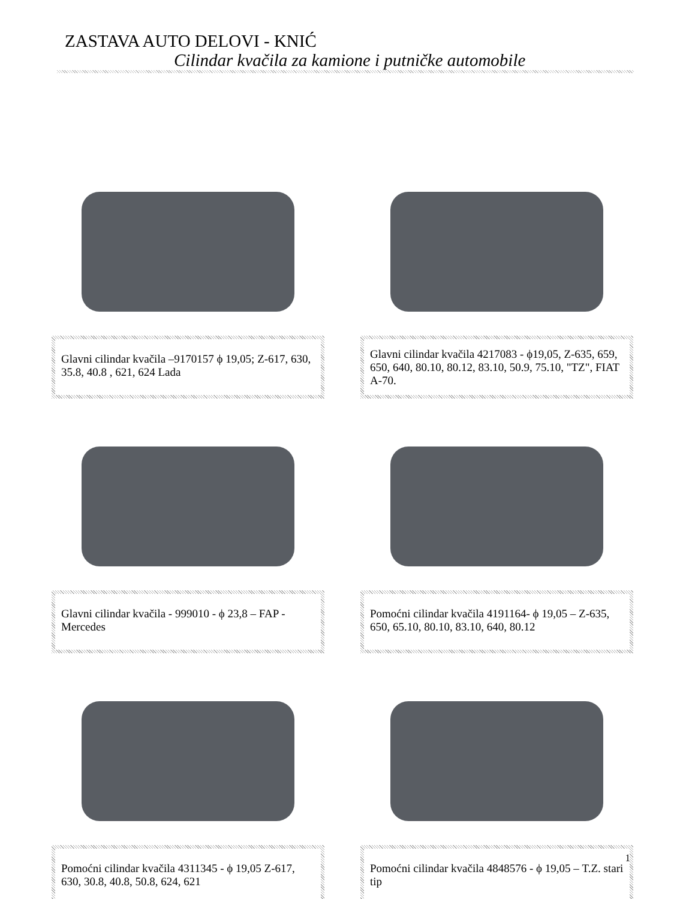ZASTAVA AUTO DELOVI - KNIĆ
Cilindar kvačila za kamione i putničke automobile
Glavni cilindar kvačila –9170157 ϕ 19,05; Z-617, 630, 35.8, 40.8 , 621, 624 Lada
Glavni cilindar kvačila 4217083 - ϕ19,05, Z-635, 659, 650, 640, 80.10, 80.12, 83.10, 50.9, 75.10, "TZ", FIAT A-70.
Glavni cilindar kvačila - 999010 - ϕ 23,8 – FAP - Mercedes
Pomoćni cilindar kvačila 4191164- ϕ 19,05 – Z-635, 650, 65.10, 80.10, 83.10, 640, 80.12
Pomoćni cilindar kvačila 4311345 - ϕ 19,05 Z-617, 630, 30.8, 40.8, 50.8, 624, 621
Pomoćni cilindar kvačila 4848576 - ϕ 19,05 – T.Z. stari tip
1